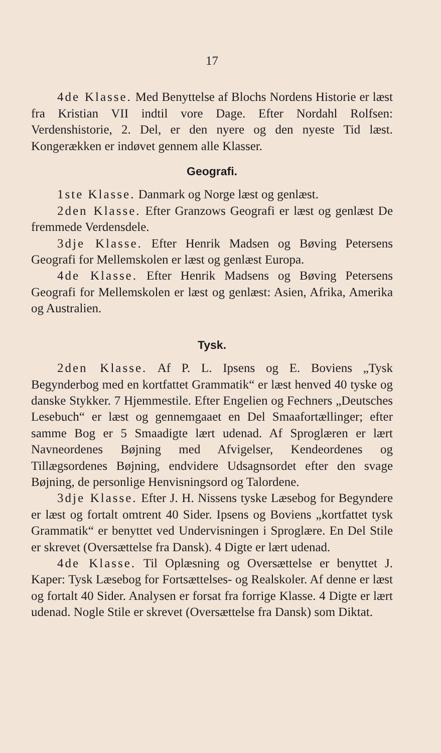17
4de Klasse. Med Benyttelse af Blochs Nordens Historie er læst fra Kristian VII indtil vore Dage. Efter Nordahl Rolfsen: Verdenshistorie, 2. Del, er den nyere og den nyeste Tid læst. Kongerækken er indøvet gennem alle Klasser.
Geografi.
1ste Klasse. Danmark og Norge læst og genlæst.
2den Klasse. Efter Granzows Geografi er læst og genlæst De fremmede Verdensdele.
3dje Klasse. Efter Henrik Madsen og Bøving Petersens Geografi for Mellemskolen er læst og genlæst Europa.
4de Klasse. Efter Henrik Madsens og Bøving Petersens Geografi for Mellemskolen er læst og genlæst: Asien, Afrika, Amerika og Australien.
Tysk.
2den Klasse. Af P. L. Ipsens og E. Boviens „Tysk Begynderbog med en kortfattet Grammatik“ er læst henved 40 tyske og danske Stykker. 7 Hjemmestile. Efter Engelien og Fechners „Deutsches Lesebuch“ er læst og gennemgaaet en Del Smaafortællinger; efter samme Bog er 5 Smaadigte lært udenad. Af Sproglæren er lært Navneordenes Bøjning med Afvigelser, Kendeordenes og Tillægsordenes Bøjning, endvidere Udsagnsordet efter den svage Bøjning, de personlige Henvisningsord og Talordene.
3dje Klasse. Efter J. H. Nissens tyske Læsebog for Begyndere er læst og fortalt omtrent 40 Sider. Ipsens og Boviens „kortfattet tysk Grammatik“ er benyttet ved Undervisningen i Sproglære. En Del Stile er skrevet (Oversættelse fra Dansk). 4 Digte er lært udenad.
4de Klasse. Til Oplæsning og Oversættelse er benyttet J. Kaper: Tysk Læsebog for Fortsættelses- og Realskoler. Af denne er læst og fortalt 40 Sider. Analysen er forsat fra forrige Klasse. 4 Digte er lært udenad. Nogle Stile er skrevet (Oversættelse fra Dansk) som Diktat.